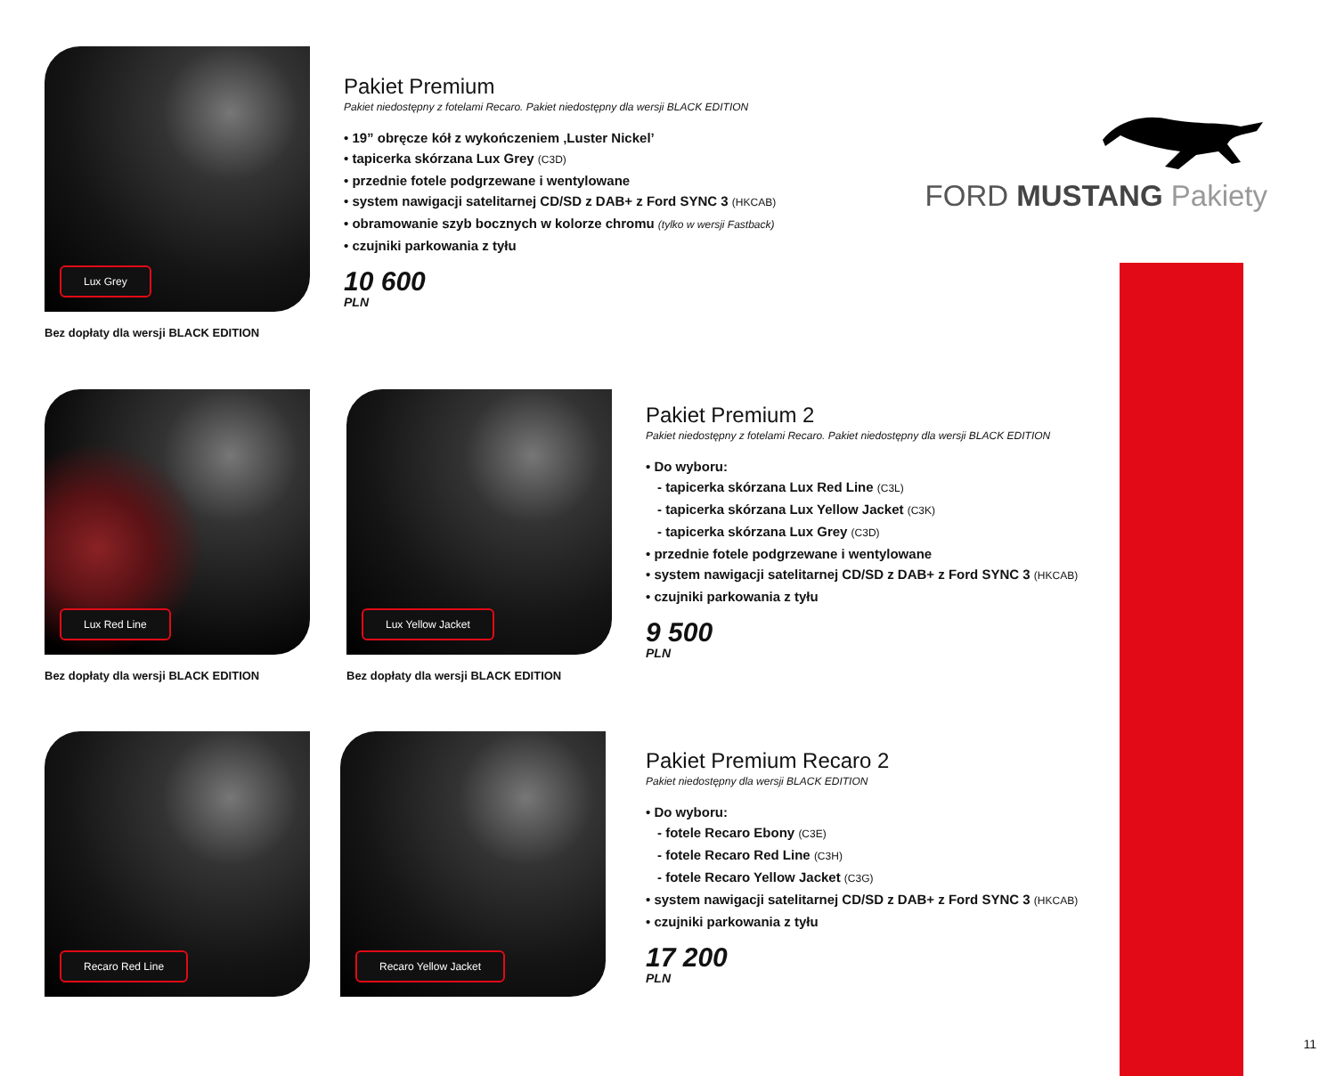Lux Grey
Bez dopłaty dla wersji BLACK EDITION
Pakiet Premium
Pakiet niedostępny z fotelami Recaro. Pakiet niedostępny dla wersji BLACK EDITION
• 19” obręcze kół z wykończeniem ‚Luster Nickel’
• tapicerka skórzana Lux Grey (C3D)
• przednie fotele podgrzewane i wentylowane
• system nawigacji satelitarnej CD/SD z DAB+ z Ford SYNC 3 (HKCAB)
• obramowanie szyb bocznych w kolorze chromu (tylko w wersji Fastback)
• czujniki parkowania z tyłu
10 600
PLN
FORD MUSTANG Pakiety
Lux Red Line
Bez dopłaty dla wersji BLACK EDITION
Lux Yellow Jacket
Bez dopłaty dla wersji BLACK EDITION
Pakiet Premium 2
Pakiet niedostępny z fotelami Recaro. Pakiet niedostępny dla wersji BLACK EDITION
• Do wyboru:
- tapicerka skórzana Lux Red Line (C3L)
- tapicerka skórzana Lux Yellow Jacket (C3K)
- tapicerka skórzana Lux Grey (C3D)
• przednie fotele podgrzewane i wentylowane
• system nawigacji satelitarnej CD/SD z DAB+ z Ford SYNC 3 (HKCAB)
• czujniki parkowania z tyłu
9 500
PLN
Recaro Red Line Recaro Yellow Jacket
Pakiet Premium Recaro 2
Pakiet niedostępny dla wersji BLACK EDITION
• Do wyboru:
- fotele Recaro Ebony (C3E)
- fotele Recaro Red Line (C3H)
- fotele Recaro Yellow Jacket (C3G)
• system nawigacji satelitarnej CD/SD z DAB+ z Ford SYNC 3 (HKCAB)
• czujniki parkowania z tyłu
17 200
PLN
11